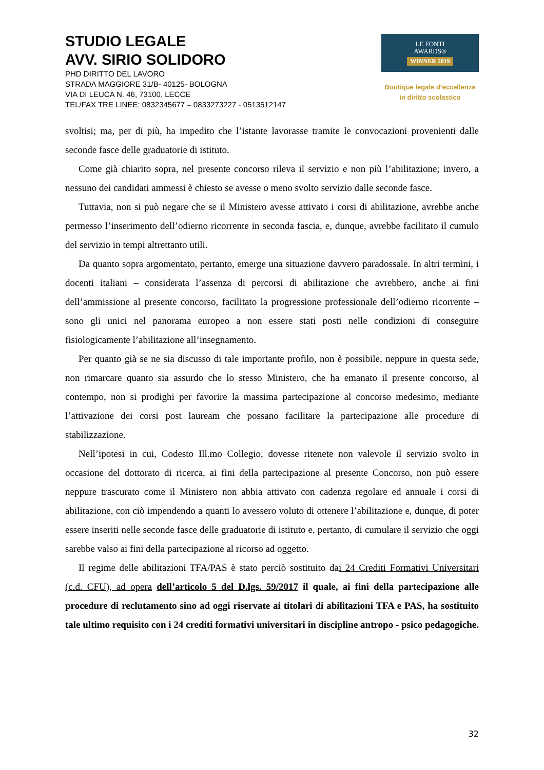STUDIO LEGALE
AVV. SIRIO SOLIDORO
PHD DIRITTO DEL LAVORO
STRADA MAGGIORE 31/B- 40125- BOLOGNA
VIA DI LEUCA N. 46, 73100, LECCE
TEL/FAX TRE LINEE: 0832345677 – 0833273227 - 0513512147
LE FONTI
AWARDS®
WINNER 2019
Boutique legale d’eccellenza
in diritto scolastico
svoltisi; ma, per di più, ha impedito che l’istante lavorasse tramite le convocazioni provenienti dalle seconde fasce delle graduatorie di istituto.
Come già chiarito sopra, nel presente concorso rileva il servizio e non più l’abilitazione; invero, a nessuno dei candidati ammessi è chiesto se avesse o meno svolto servizio dalle seconde fasce.
Tuttavia, non si può negare che se il Ministero avesse attivato i corsi di abilitazione, avrebbe anche permesso l’inserimento dell’odierno ricorrente in seconda fascia, e, dunque, avrebbe facilitato il cumulo del servizio in tempi altrettanto utili.
Da quanto sopra argomentato, pertanto, emerge una situazione davvero paradossale. In altri termini, i docenti italiani – considerata l’assenza di percorsi di abilitazione che avrebbero, anche ai fini dell’ammissione al presente concorso, facilitato la progressione professionale dell’odierno ricorrente – sono gli unici nel panorama europeo a non essere stati posti nelle condizioni di conseguire fisiologicamente l’abilitazione all’insegnamento.
Per quanto già se ne sia discusso di tale importante profilo, non è possibile, neppure in questa sede, non rimarcare quanto sia assurdo che lo stesso Ministero, che ha emanato il presente concorso, al contempo, non si prodighi per favorire la massima partecipazione al concorso medesimo, mediante l’attivazione dei corsi post lauream che possano facilitare la partecipazione alle procedure di stabilizzazione.
Nell’ipotesi in cui, Codesto Ill.mo Collegio, dovesse ritenete non valevole il servizio svolto in occasione del dottorato di ricerca, ai fini della partecipazione al presente Concorso, non può essere neppure trascurato come il Ministero non abbia attivato con cadenza regolare ed annuale i corsi di abilitazione, con ciò impendendo a quanti lo avessero voluto di ottenere l’abilitazione e, dunque, di poter essere inseriti nelle seconde fasce delle graduatorie di istituto e, pertanto, di cumulare il servizio che oggi sarebbe valso ai fini della partecipazione al ricorso ad oggetto.
Il regime delle abilitazioni TFA/PAS è stato perciò sostituito dai 24 Crediti Formativi Universitari (c.d. CFU), ad opera dell’articolo 5 del D.lgs. 59/2017 il quale, ai fini della partecipazione alle procedure di reclutamento sino ad oggi riservate ai titolari di abilitazioni TFA e PAS, ha sostituito tale ultimo requisito con i 24 crediti formativi universitari in discipline antropo - psico pedagogiche.
32